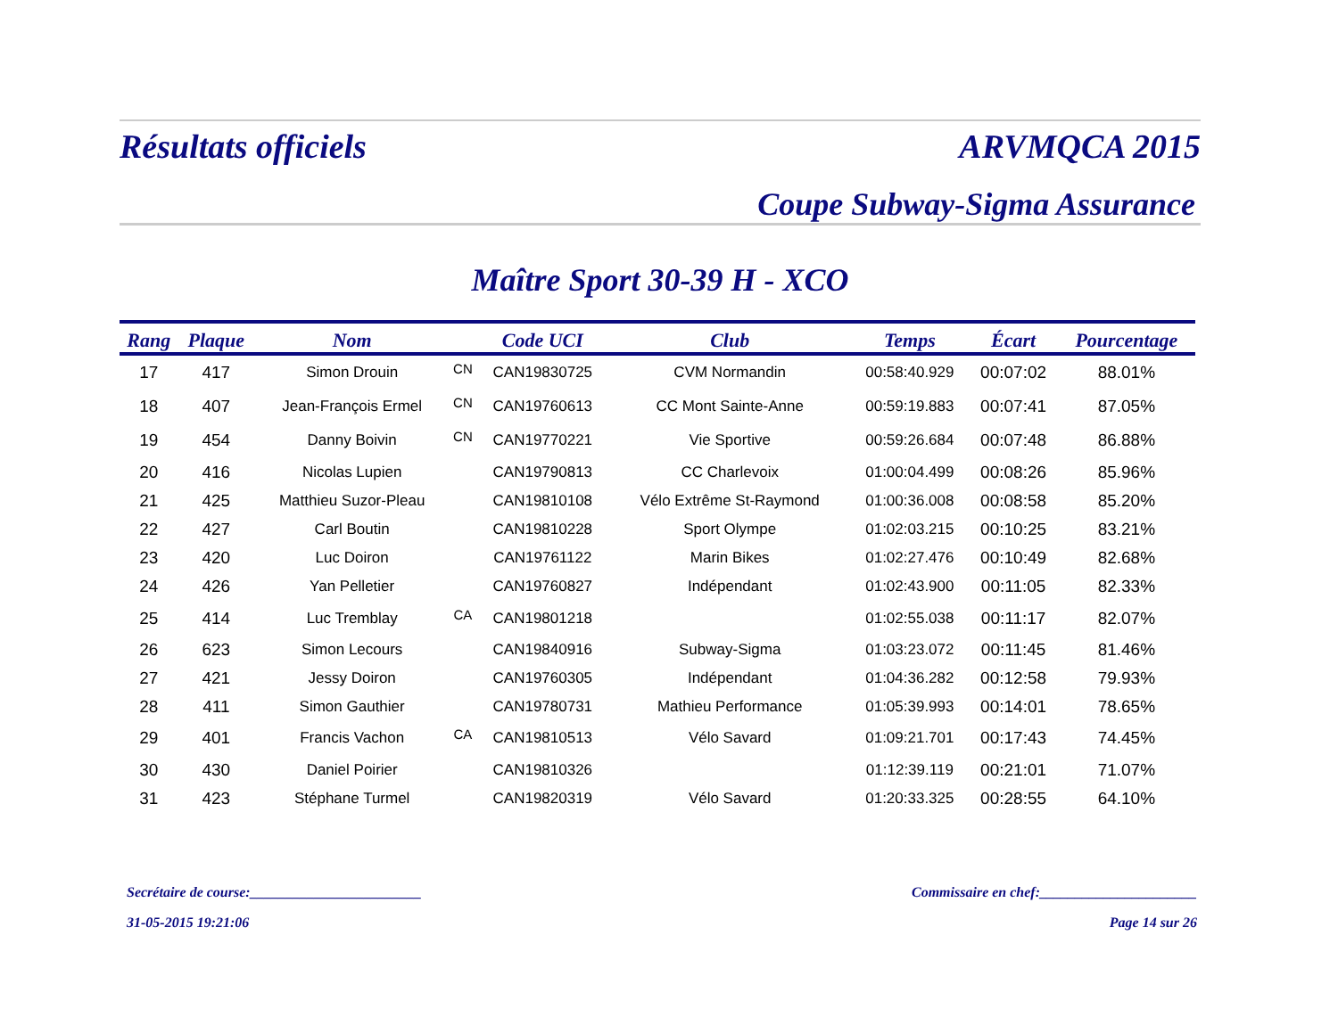Résultats officiels ARVMQCA 2015
Coupe Subway-Sigma Assurance
Maître Sport 30-39 H - XCO
| Rang | Plaque | Nom | | Code UCI | Club | Temps | Écart | Pourcentage |
| --- | --- | --- | --- | --- | --- | --- | --- | --- |
| 17 | 417 | Simon Drouin | CN | CAN19830725 | CVM Normandin | 00:58:40.929 | 00:07:02 | 88.01% |
| 18 | 407 | Jean-François Ermel | CN | CAN19760613 | CC Mont Sainte-Anne | 00:59:19.883 | 00:07:41 | 87.05% |
| 19 | 454 | Danny Boivin | CN | CAN19770221 | Vie Sportive | 00:59:26.684 | 00:07:48 | 86.88% |
| 20 | 416 | Nicolas Lupien | | CAN19790813 | CC Charlevoix | 01:00:04.499 | 00:08:26 | 85.96% |
| 21 | 425 | Matthieu Suzor-Pleau | | CAN19810108 | Vélo Extrême St-Raymond | 01:00:36.008 | 00:08:58 | 85.20% |
| 22 | 427 | Carl Boutin | | CAN19810228 | Sport Olympe | 01:02:03.215 | 00:10:25 | 83.21% |
| 23 | 420 | Luc Doiron | | CAN19761122 | Marin Bikes | 01:02:27.476 | 00:10:49 | 82.68% |
| 24 | 426 | Yan Pelletier | | CAN19760827 | Indépendant | 01:02:43.900 | 00:11:05 | 82.33% |
| 25 | 414 | Luc Tremblay | CA | CAN19801218 | | 01:02:55.038 | 00:11:17 | 82.07% |
| 26 | 623 | Simon Lecours | | CAN19840916 | Subway-Sigma | 01:03:23.072 | 00:11:45 | 81.46% |
| 27 | 421 | Jessy Doiron | | CAN19760305 | Indépendant | 01:04:36.282 | 00:12:58 | 79.93% |
| 28 | 411 | Simon Gauthier | | CAN19780731 | Mathieu Performance | 01:05:39.993 | 00:14:01 | 78.65% |
| 29 | 401 | Francis Vachon | CA | CAN19810513 | Vélo Savard | 01:09:21.701 | 00:17:43 | 74.45% |
| 30 | 430 | Daniel Poirier | | CAN19810326 | | 01:12:39.119 | 00:21:01 | 71.07% |
| 31 | 423 | Stéphane Turmel | | CAN19820319 | Vélo Savard | 01:20:33.325 | 00:28:55 | 64.10% |
Secrétaire de course:________________________ Commissaire en chef:______________________
31-05-2015 19:21:06 Page 14 sur 26